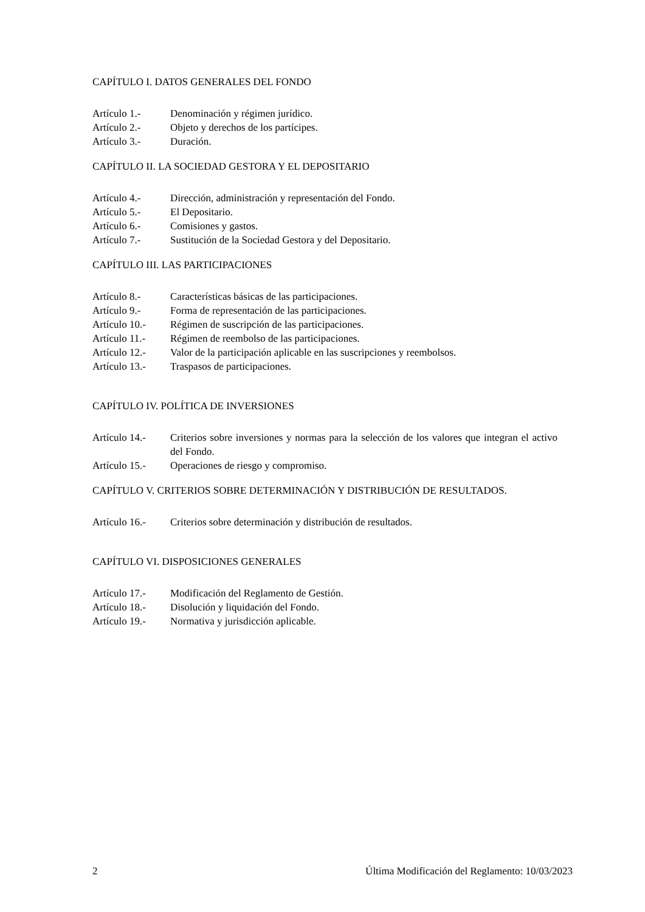CAPÍTULO I. DATOS GENERALES DEL FONDO
Artículo 1.- Denominación y régimen jurídico.
Artículo 2.- Objeto y derechos de los partícipes.
Artículo 3.- Duración.
CAPÍTULO II. LA SOCIEDAD GESTORA Y EL DEPOSITARIO
Artículo 4.- Dirección, administración y representación del Fondo.
Artículo 5.- El Depositario.
Artículo 6.- Comisiones y gastos.
Artículo 7.- Sustitución de la Sociedad Gestora y del Depositario.
CAPÍTULO III. LAS PARTICIPACIONES
Artículo 8.- Características básicas de las participaciones.
Artículo 9.- Forma de representación de las participaciones.
Artículo 10.-
Régimen de suscripción de las participaciones.
Artículo 11.-
Régimen de reembolso de las participaciones.
Artículo 12.-
Valor de la participación aplicable en las suscripciones y reembolsos.
Artículo 13.-
Traspasos de participaciones.
CAPÍTULO IV. POLÍTICA DE INVERSIONES
Artículo 14.-
Criterios sobre inversiones y normas para la selección de los valores que integran el activo del Fondo.
Artículo 15.-
Operaciones de riesgo y compromiso.
CAPÍTULO V. CRITERIOS SOBRE DETERMINACIÓN Y DISTRIBUCIÓN DE RESULTADOS.
Artículo 16.-
Criterios sobre determinación y distribución de resultados.
CAPÍTULO VI. DISPOSICIONES GENERALES
Artículo 17.-
Modificación del Reglamento de Gestión.
Artículo 18.-
Disolución y liquidación del Fondo.
Artículo 19.-
Normativa y jurisdicción aplicable.
2 Última Modificación del Reglamento: 10/03/2023